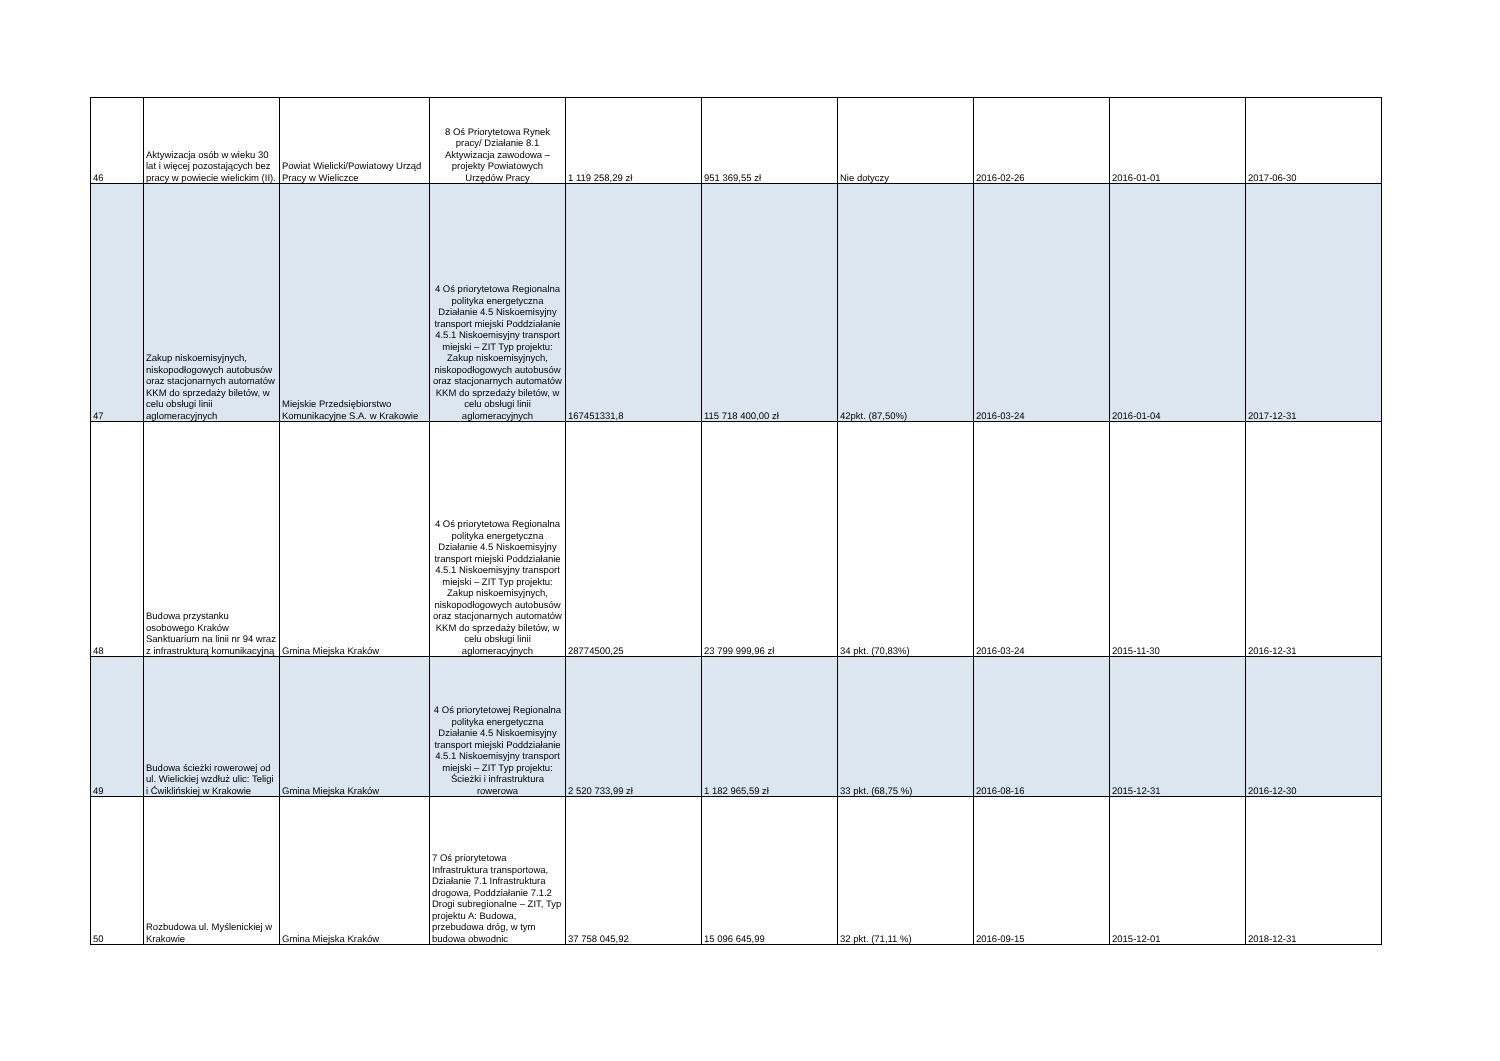| 46 | Aktywizacja osób w wieku 30 lat i więcej pozostających bez pracy w powiecie wielickim (II). | Powiat Wielicki/Powiatowy Urząd Pracy w Wieliczce | 8 Oś Priorytetowa Rynek pracy/ Działanie 8.1 Aktywizacja zawodowa – projekty Powiatowych Urzędów Pracy | 1 119 258,29 zł | 951 369,55 zł | Nie dotyczy | 2016-02-26 | 2016-01-01 | 2017-06-30 |
| 47 | Zakup niskoemisyjnych, niskopodłogowych autobusów oraz stacjonarnych automatów KKM do sprzedaży biletów, w celu obsługi linii aglomeracyjnych | Miejskie Przedsiębiorstwo Komunikacyjne S.A. w Krakowie | 4 Oś priorytetowa Regionalna polityka energetyczna Działanie 4.5 Niskoemisyjny transport miejski Poddziałanie 4.5.1 Niskoemisyjny transport miejski – ZIT Typ projektu: Zakup niskoemisyjnych, niskopodłogowych autobusów oraz stacjonarnych automatów KKM do sprzedaży biletów, w celu obsługi linii aglomeracyjnych | 167451331,8 | 115 718 400,00 zł | 42pkt. (87,50%) | 2016-03-24 | 2016-01-04 | 2017-12-31 |
| 48 | Budowa przystanku osobowego Kraków Sanktuarium na linii nr 94 wraz z infrastrukturą komunikacyjną | Gmina Miejska Kraków | 4 Oś priorytetowa Regionalna polityka energetyczna Działanie 4.5 Niskoemisyjny transport miejski Poddziałanie 4.5.1 Niskoemisyjny transport miejski – ZIT Typ projektu: Zakup niskoemisyjnych, niskopodłogowych autobusów oraz stacjonarnych automatów KKM do sprzedaży biletów, w celu obsługi linii aglomeracyjnych | 28774500,25 | 23 799 999,96 zł | 34 pkt. (70,83%) | 2016-03-24 | 2015-11-30 | 2016-12-31 |
| 49 | Budowa ścieżki rowerowej od ul. Wielickiej wzdłuż ulic: Teligi i Ćwiklińskiej w Krakowie | Gmina Miejska Kraków | 4 Oś priorytetowej Regionalna polityka energetyczna Działanie 4.5 Niskoemisyjny transport miejski Poddziałanie 4.5.1 Niskoemisyjny transport miejski – ZIT Typ projektu: Ścieżki i infrastruktura rowerowa | 2 520 733,99 zł | 1 182 965,59 zł | 33 pkt. (68,75 %) | 2016-08-16 | 2015-12-31 | 2016-12-30 |
| 50 | Rozbudowa ul. Myślenickiej w Krakowie | Gmina Miejska Kraków | 7 Oś priorytetowa Infrastruktura transportowa, Działanie 7.1 Infrastruktura drogowa, Poddziałanie 7.1.2 Drogi subregionalne – ZIT, Typ projektu A: Budowa, przebudowa dróg, w tym budowa obwodnic | 37 758 045,92 | 15 096 645,99 | 32 pkt. (71,11 %) | 2016-09-15 | 2015-12-01 | 2018-12-31 |